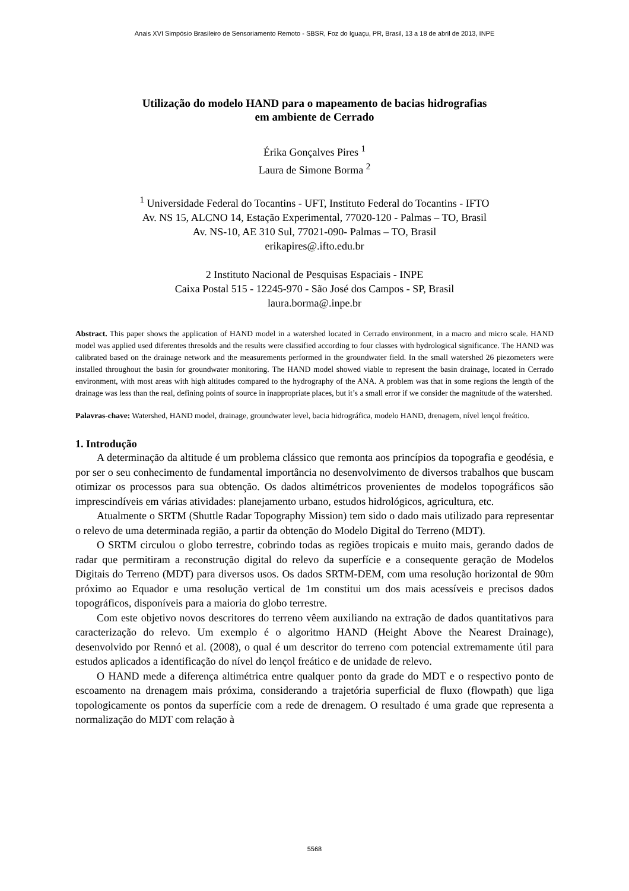Anais XVI Simpósio Brasileiro de Sensoriamento Remoto - SBSR, Foz do Iguaçu, PR, Brasil, 13 a 18 de abril de 2013, INPE
Utilização do modelo HAND para o mapeamento de bacias hidrografias
em ambiente de Cerrado
Érika Gonçalves Pires <sup>1</sup>
Laura de Simone Borma <sup>2</sup>
<sup>1</sup> Universidade Federal do Tocantins - UFT, Instituto Federal do Tocantins - IFTO
Av. NS 15, ALCNO 14, Estação Experimental, 77020-120 - Palmas – TO, Brasil
Av. NS-10, AE 310 Sul, 77021-090- Palmas – TO, Brasil
erikapires@.ifto.edu.br
2 Instituto Nacional de Pesquisas Espaciais - INPE
Caixa Postal 515 - 12245-970 - São José dos Campos - SP, Brasil
laura.borma@.inpe.br
Abstract. This paper shows the application of HAND model in a watershed located in Cerrado environment, in a macro and micro scale. HAND model was applied used diferentes thresolds and the results were classified according to four classes with hydrological significance. The HAND was calibrated based on the drainage network and the measurements performed in the groundwater field. In the small watershed 26 piezometers were installed throughout the basin for groundwater monitoring. The HAND model showed viable to represent the basin drainage, located in Cerrado environment, with most areas with high altitudes compared to the hydrography of the ANA. A problem was that in some regions the length of the drainage was less than the real, defining points of source in inappropriate places, but it’s a small error if we consider the magnitude of the watershed.
Palavras-chave: Watershed, HAND model, drainage, groundwater level, bacia hidrográfica, modelo HAND, drenagem, nível lençol freático.
1. Introdução
A determinação da altitude é um problema clássico que remonta aos princípios da topografia e geodésia, e por ser o seu conhecimento de fundamental importância no desenvolvimento de diversos trabalhos que buscam otimizar os processos para sua obtenção. Os dados altimétricos provenientes de modelos topográficos são imprescindíveis em várias atividades: planejamento urbano, estudos hidrológicos, agricultura, etc.
Atualmente o SRTM (Shuttle Radar Topography Mission) tem sido o dado mais utilizado para representar o relevo de uma determinada região, a partir da obtenção do Modelo Digital do Terreno (MDT).
O SRTM circulou o globo terrestre, cobrindo todas as regiões tropicais e muito mais, gerando dados de radar que permitiram a reconstrução digital do relevo da superfície e a consequente geração de Modelos Digitais do Terreno (MDT) para diversos usos. Os dados SRTM-DEM, com uma resolução horizontal de 90m próximo ao Equador e uma resolução vertical de 1m constitui um dos mais acessíveis e precisos dados topográficos, disponíveis para a maioria do globo terrestre.
Com este objetivo novos descritores do terreno vêem auxiliando na extração de dados quantitativos para caracterização do relevo. Um exemplo é o algoritmo HAND (Height Above the Nearest Drainage), desenvolvido por Rennó et al. (2008), o qual é um descritor do terreno com potencial extremamente útil para estudos aplicados a identificação do nível do lençol freático e de unidade de relevo.
O HAND mede a diferença altimétrica entre qualquer ponto da grade do MDT e o respectivo ponto de escoamento na drenagem mais próxima, considerando a trajetória superficial de fluxo (flowpath) que liga topologicamente os pontos da superfície com a rede de drenagem. O resultado é uma grade que representa a normalização do MDT com relação à
5568